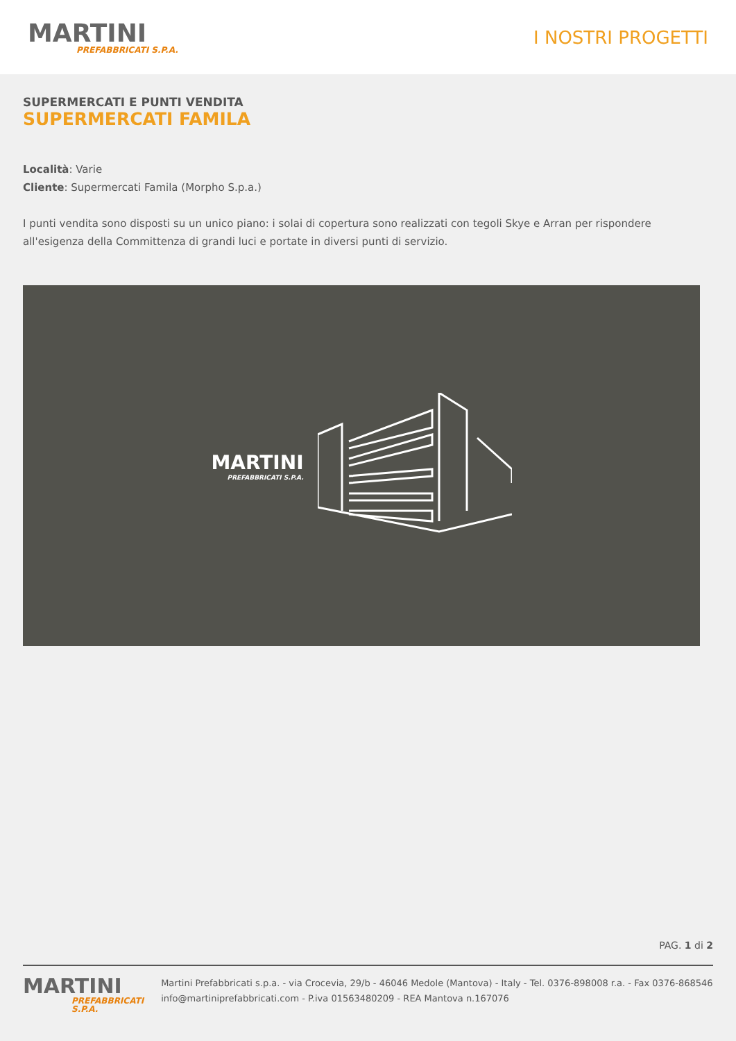MARTINI
PREFABBRICATI S.P.A.
I NOSTRI PROGETTI
SUPERMERCATI E PUNTI VENDITA
SUPERMERCATI FAMILA
Località: Varie
Cliente: Supermercati Famila (Morpho S.p.a.)
I punti vendita sono disposti su un unico piano: i solai di copertura sono realizzati con tegoli Skye e Arran per rispondere all'esigenza della Committenza di grandi luci e portate in diversi punti di servizio.
MARTINI
PREFABBRICATI S.P.A.
PAG. 1 di 2
MARTINI
PREFABBRICATI S.P.A.
Martini Prefabbricati s.p.a. - via Crocevia, 29/b - 46046 Medole (Mantova) - Italy - Tel. 0376-898008 r.a. - Fax 0376-868546 info@martiniprefabbricati.com - P.iva 01563480209 - REA Mantova n.167076